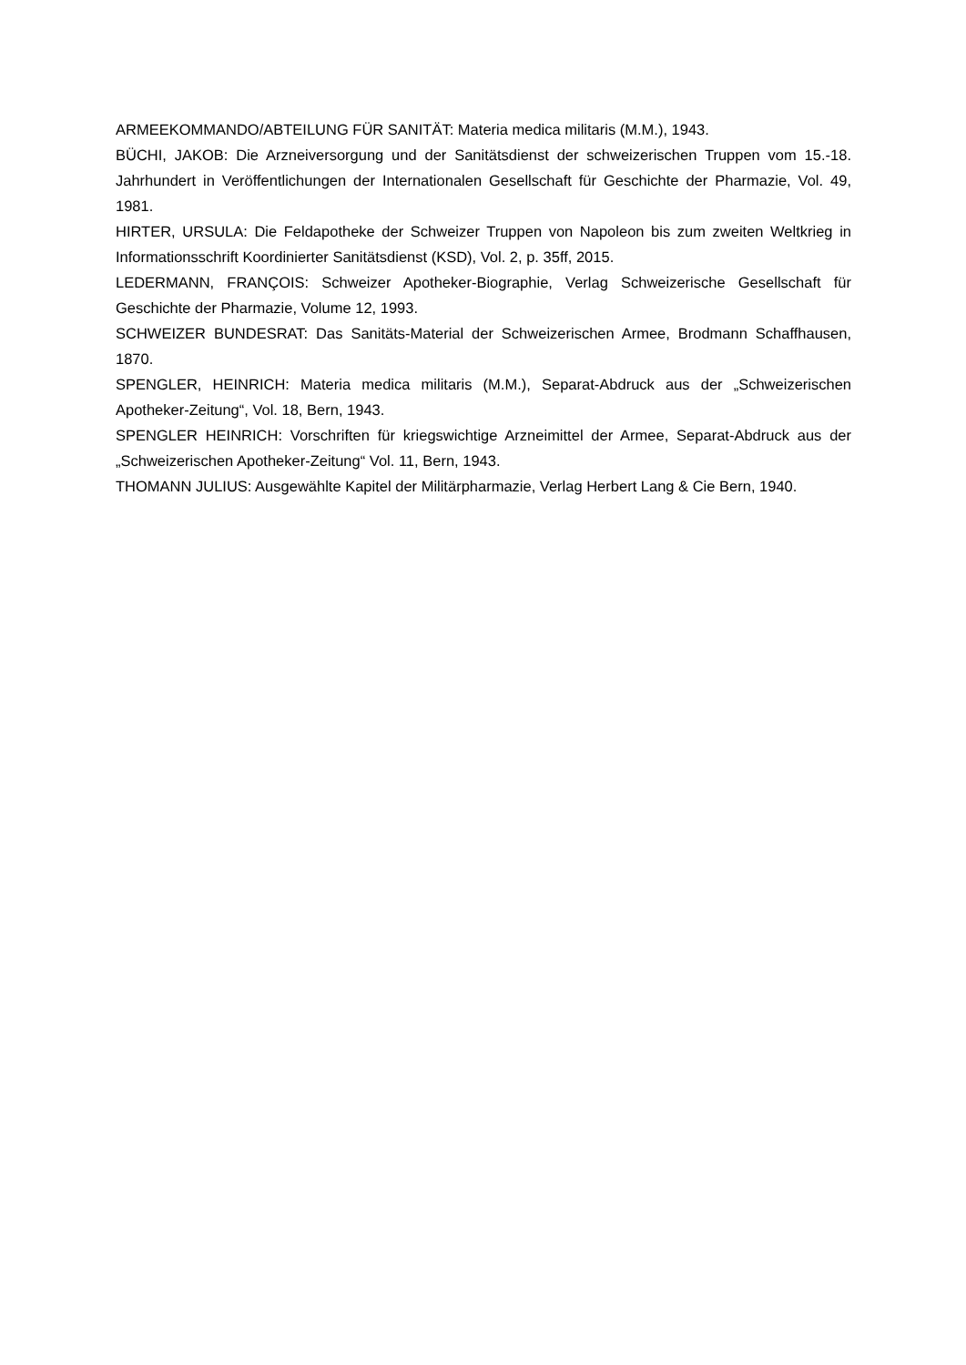ARMEEKOMMANDO/ABTEILUNG FÜR SANITÄT: Materia medica militaris (M.M.), 1943.
BÜCHI, JAKOB: Die Arzneiversorgung und der Sanitätsdienst der schweizerischen Truppen vom 15.-18. Jahrhundert in Veröffentlichungen der Internationalen Gesellschaft für Geschichte der Pharmazie, Vol. 49, 1981.
HIRTER, URSULA: Die Feldapotheke der Schweizer Truppen von Napoleon bis zum zweiten Weltkrieg in Informationsschrift Koordinierter Sanitätsdienst (KSD), Vol. 2, p. 35ff, 2015.
LEDERMANN, FRANÇOIS: Schweizer Apotheker-Biographie, Verlag Schweizerische Gesellschaft für Geschichte der Pharmazie, Volume 12, 1993.
SCHWEIZER BUNDESRAT: Das Sanitäts-Material der Schweizerischen Armee, Brodmann Schaffhausen, 1870.
SPENGLER, HEINRICH: Materia medica militaris (M.M.), Separat-Abdruck aus der „Schweizerischen Apotheker-Zeitung“, Vol. 18, Bern, 1943.
SPENGLER HEINRICH: Vorschriften für kriegswichtige Arzneimittel der Armee, Separat-Abdruck aus der „Schweizerischen Apotheker-Zeitung“ Vol. 11, Bern, 1943.
THOMANN JULIUS: Ausgewählte Kapitel der Militärpharmazie, Verlag Herbert Lang & Cie Bern, 1940.